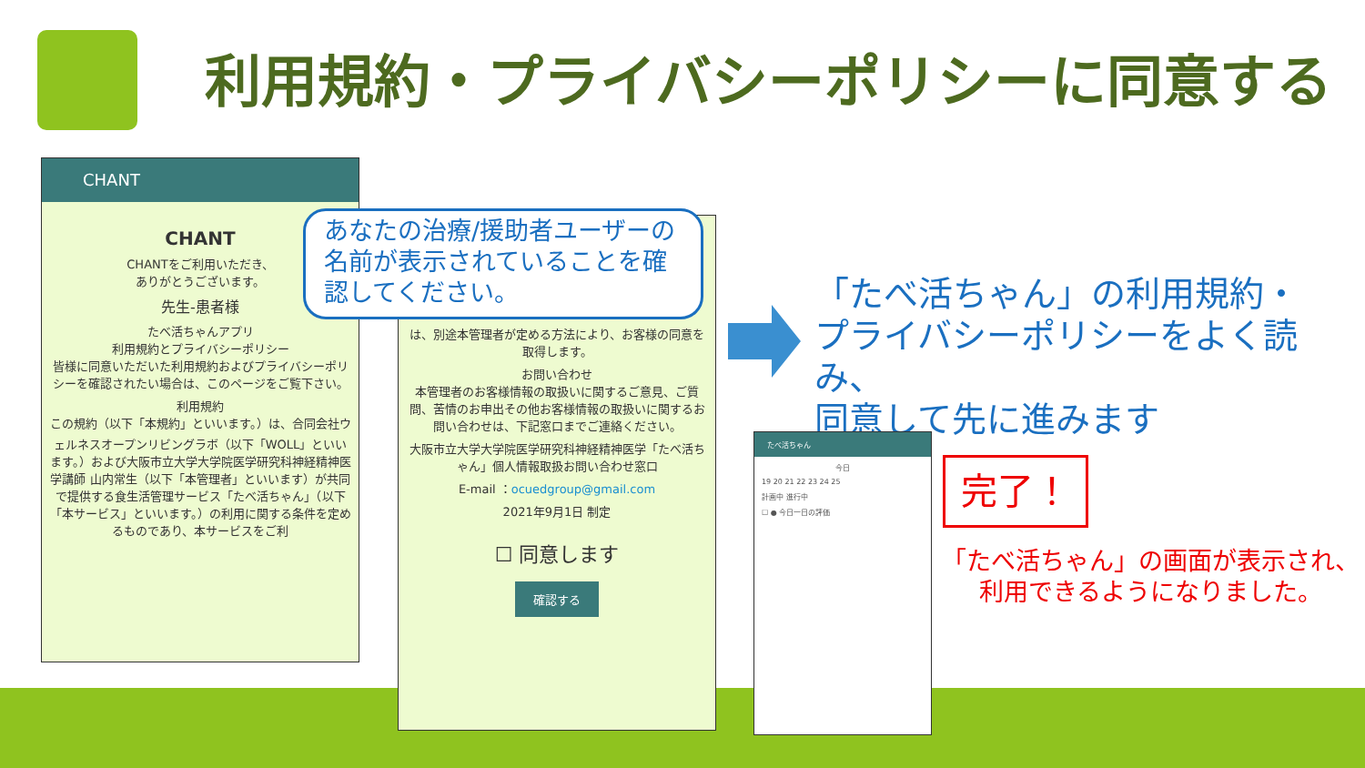利用規約・プライバシーポリシーに同意する
CHANT
CHANT
CHANTをご利用いただき、
ありがとうございます。
先生-患者様
たべ活ちゃんアプリ
利用規約とプライバシーポリシー
皆様に同意いただいた利用規約およびプライバシーポリシーを確認されたい場合は、このページをご覧下さい。
利用規約
この規約（以下「本規約」といいます。）は、合同会社ウェルネスオープンリビングラボ（以下「WOLL」といいます。）および大阪市立大学大学院医学研究科神経精神医学講師 山内常生（以下「本管理者」といいます）が共同で提供する食生活管理サービス「たべ活ちゃん」（以下「本サービス」といいます。）の利用に関する条件を定めるものであり、本サービスをご利
は、別途本管理者が定める方法により、お客様の同意を取得します。
お問い合わせ
本管理者のお客様情報の取扱いに関するご意見、ご質問、苦情のお申出その他お客様情報の取扱いに関するお問い合わせは、下記窓口までご連絡ください。
大阪市立大学大学院医学研究科神経精神医学「たべ活ちゃん」個人情報取扱お問い合わせ窓口
E-mail ：ocuedgroup@gmail.com
2021年9月1日 制定
☐ 同意します
確認する
あなたの治療/援助者ユーザーの名前が表示されていることを確認してください。
「たべ活ちゃん」の利用規約・
プライバシーポリシーをよく読み、
同意して先に進みます
たべ活ちゃん
今日
19 20 21 22 23 24 25
計画中 進行中
☐ ● 今日一日の評価
完了！
「たべ活ちゃん」の画面が表示され、
利用できるようになりました。